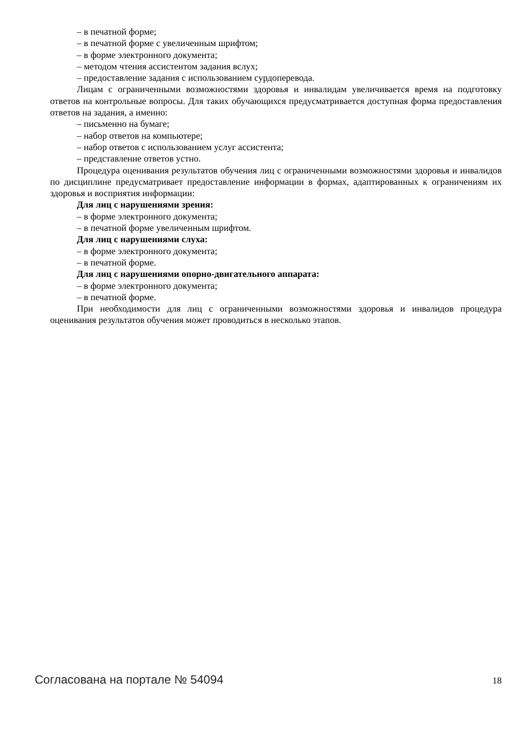– в печатной форме;
– в печатной форме с увеличенным шрифтом;
– в форме электронного документа;
– методом чтения ассистентом задания вслух;
– предоставление задания с использованием сурдоперевода.
Лицам с ограниченными возможностями здоровья и инвалидам увеличивается время на подготовку ответов на контрольные вопросы. Для таких обучающихся предусматривается доступная форма предоставления ответов на задания, а именно:
– письменно на бумаге;
– набор ответов на компьютере;
– набор ответов с использованием услуг ассистента;
– представление ответов устно.
Процедура оценивания результатов обучения лиц с ограниченными возможностями здоровья и инвалидов по дисциплине предусматривает предоставление информации в формах, адаптированных к ограничениям их здоровья и восприятия информации:
Для лиц с нарушениями зрения:
– в форме электронного документа;
– в печатной форме увеличенным шрифтом.
Для лиц с нарушениями слуха:
– в форме электронного документа;
– в печатной форме.
Для лиц с нарушениями опорно-двигательного аппарата:
– в форме электронного документа;
– в печатной форме.
При необходимости для лиц с ограниченными возможностями здоровья и инвалидов процедура оценивания результатов обучения может проводиться в несколько этапов.
Согласована на портале № 54094 18